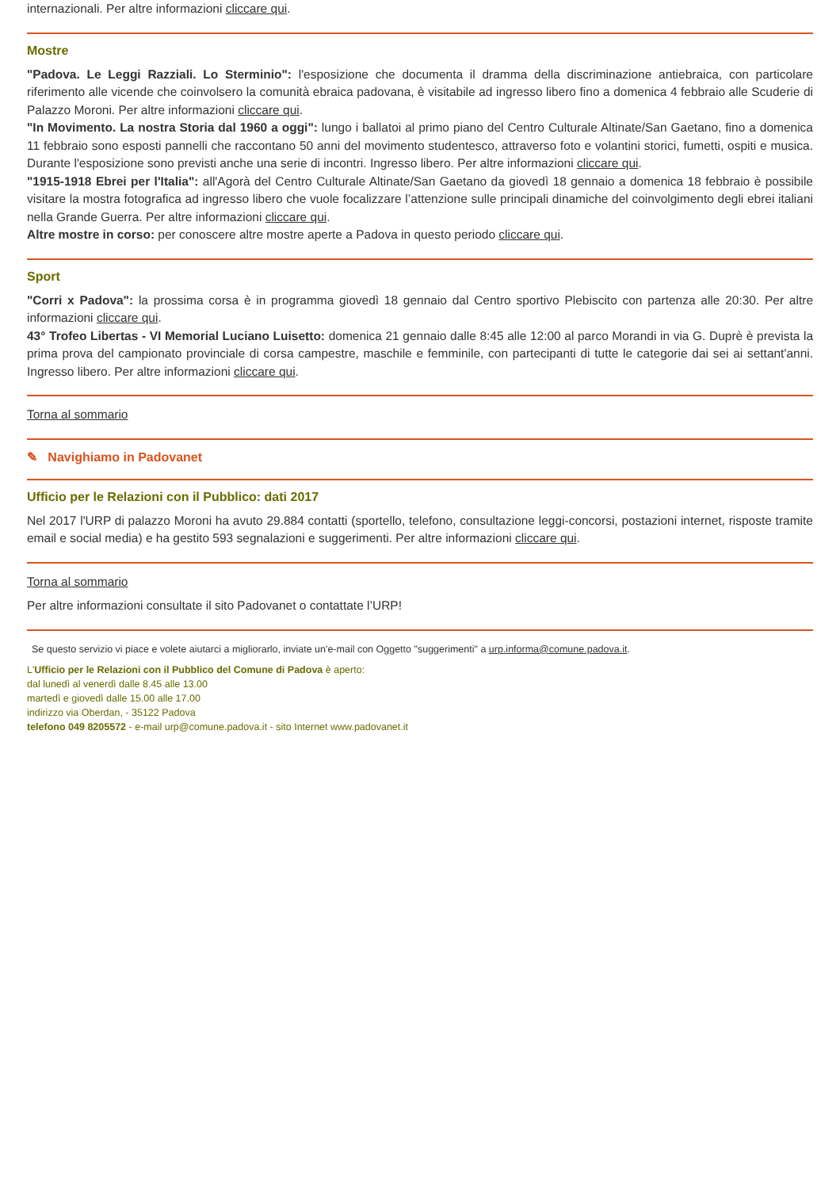internazionali. Per altre informazioni cliccare qui.
Mostre
"Padova. Le Leggi Razziali. Lo Sterminio": l'esposizione che documenta il dramma della discriminazione antiebraica, con particolare riferimento alle vicende che coinvolsero la comunità ebraica padovana, è visitabile ad ingresso libero fino a domenica 4 febbraio alle Scuderie di Palazzo Moroni. Per altre informazioni cliccare qui.
"In Movimento. La nostra Storia dal 1960 a oggi": lungo i ballatoi al primo piano del Centro Culturale Altinate/San Gaetano, fino a domenica 11 febbraio sono esposti pannelli che raccontano 50 anni del movimento studentesco, attraverso foto e volantini storici, fumetti, ospiti e musica. Durante l'esposizione sono previsti anche una serie di incontri. Ingresso libero. Per altre informazioni cliccare qui.
"1915-1918 Ebrei per l'Italia": all'Agorà del Centro Culturale Altinate/San Gaetano da giovedì 18 gennaio a domenica 18 febbraio è possibile visitare la mostra fotografica ad ingresso libero che vuole focalizzare l’attenzione sulle principali dinamiche del coinvolgimento degli ebrei italiani nella Grande Guerra. Per altre informazioni cliccare qui.
Altre mostre in corso: per conoscere altre mostre aperte a Padova in questo periodo cliccare qui.
Sport
"Corri x Padova": la prossima corsa è in programma giovedì 18 gennaio dal Centro sportivo Plebiscito con partenza alle 20:30. Per altre informazioni cliccare qui.
43° Trofeo Libertas - VI Memorial Luciano Luisetto: domenica 21 gennaio dalle 8:45 alle 12:00 al parco Morandi in via G. Duprè è prevista la prima prova del campionato provinciale di corsa campestre, maschile e femminile, con partecipanti di tutte le categorie dai sei ai settant'anni. Ingresso libero. Per altre informazioni cliccare qui.
Torna al sommario
✎ Navighiamo in Padovanet
Ufficio per le Relazioni con il Pubblico: dati 2017
Nel 2017 l'URP di palazzo Moroni ha avuto 29.884 contatti (sportello, telefono, consultazione leggi-concorsi, postazioni internet, risposte tramite email e social media) e ha gestito 593 segnalazioni e suggerimenti. Per altre informazioni cliccare qui.
Torna al sommario
Per altre informazioni consultate il sito Padovanet o contattate l’URP!
Se questo servizio vi piace e volete aiutarci a migliorarlo, inviate un'e-mail con Oggetto "suggerimenti" a urp.informa@comune.padova.it.
L'Ufficio per le Relazioni con il Pubblico del Comune di Padova è aperto:
dal lunedì al venerdì dalle 8.45 alle 13.00
martedì e giovedì dalle 15.00 alle 17.00
indirizzo via Oberdan, - 35122 Padova
telefono 049 8205572 - e-mail urp@comune.padova.it - sito Internet www.padovanet.it